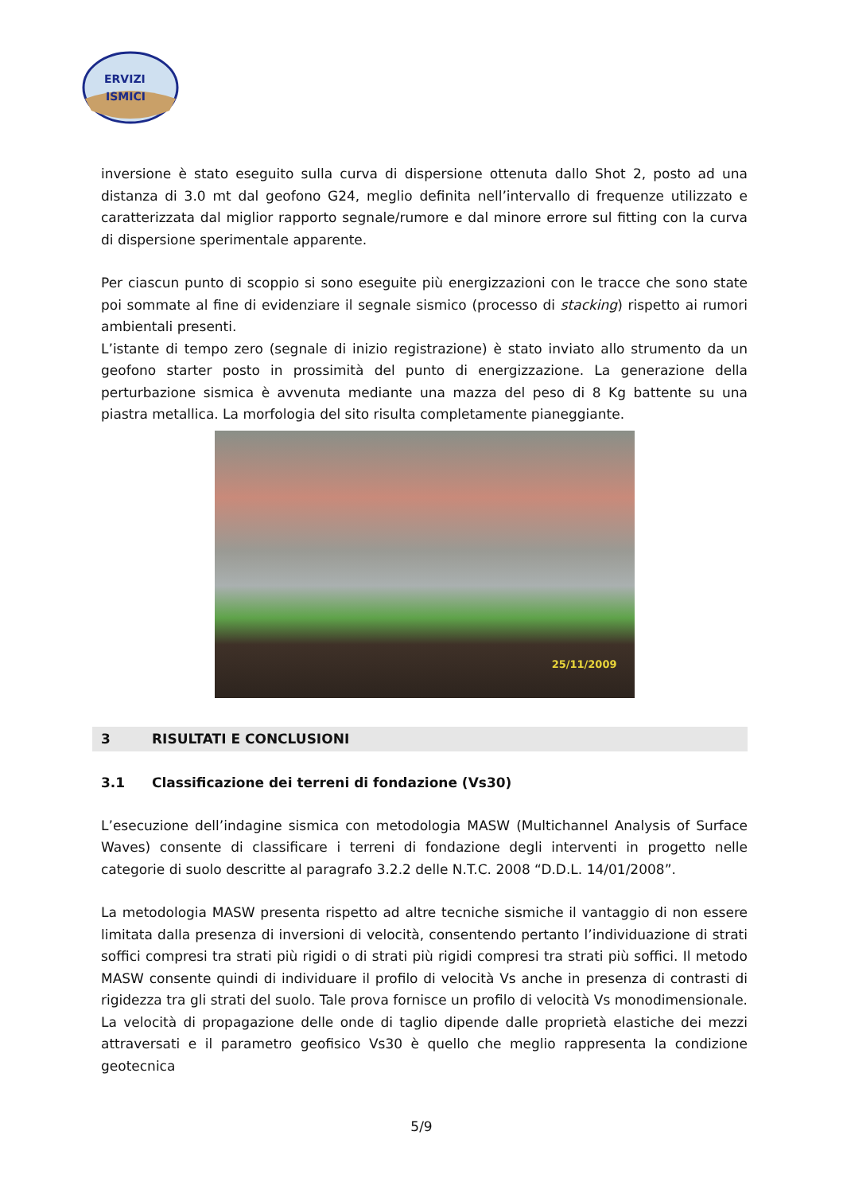ERVIZI
ISMICI
inversione è stato eseguito sulla curva di dispersione ottenuta dallo Shot 2, posto ad una distanza di 3.0 mt dal geofono G24, meglio definita nell’intervallo di frequenze utilizzato e caratterizzata dal miglior rapporto segnale/rumore e dal minore errore sul fitting con la curva di dispersione sperimentale apparente.
Per ciascun punto di scoppio si sono eseguite più energizzazioni con le tracce che sono state poi sommate al fine di evidenziare il segnale sismico (processo di stacking) rispetto ai rumori ambientali presenti.
L’istante di tempo zero (segnale di inizio registrazione) è stato inviato allo strumento da un geofono starter posto in prossimità del punto di energizzazione. La generazione della perturbazione sismica è avvenuta mediante una mazza del peso di 8 Kg battente su una piastra metallica. La morfologia del sito risulta completamente pianeggiante.
25/11/2009
3 RISULTATI E CONCLUSIONI
3.1 Classificazione dei terreni di fondazione (Vs30)
L’esecuzione dell’indagine sismica con metodologia MASW (Multichannel Analysis of Surface Waves) consente di classificare i terreni di fondazione degli interventi in progetto nelle categorie di suolo descritte al paragrafo 3.2.2 delle N.T.C. 2008 “D.D.L. 14/01/2008”.
La metodologia MASW presenta rispetto ad altre tecniche sismiche il vantaggio di non essere limitata dalla presenza di inversioni di velocità, consentendo pertanto l’individuazione di strati soffici compresi tra strati più rigidi o di strati più rigidi compresi tra strati più soffici. Il metodo MASW consente quindi di individuare il profilo di velocità Vs anche in presenza di contrasti di rigidezza tra gli strati del suolo. Tale prova fornisce un profilo di velocità Vs monodimensionale. La velocità di propagazione delle onde di taglio dipende dalle proprietà elastiche dei mezzi attraversati e il parametro geofisico Vs30 è quello che meglio rappresenta la condizione geotecnica
5/9